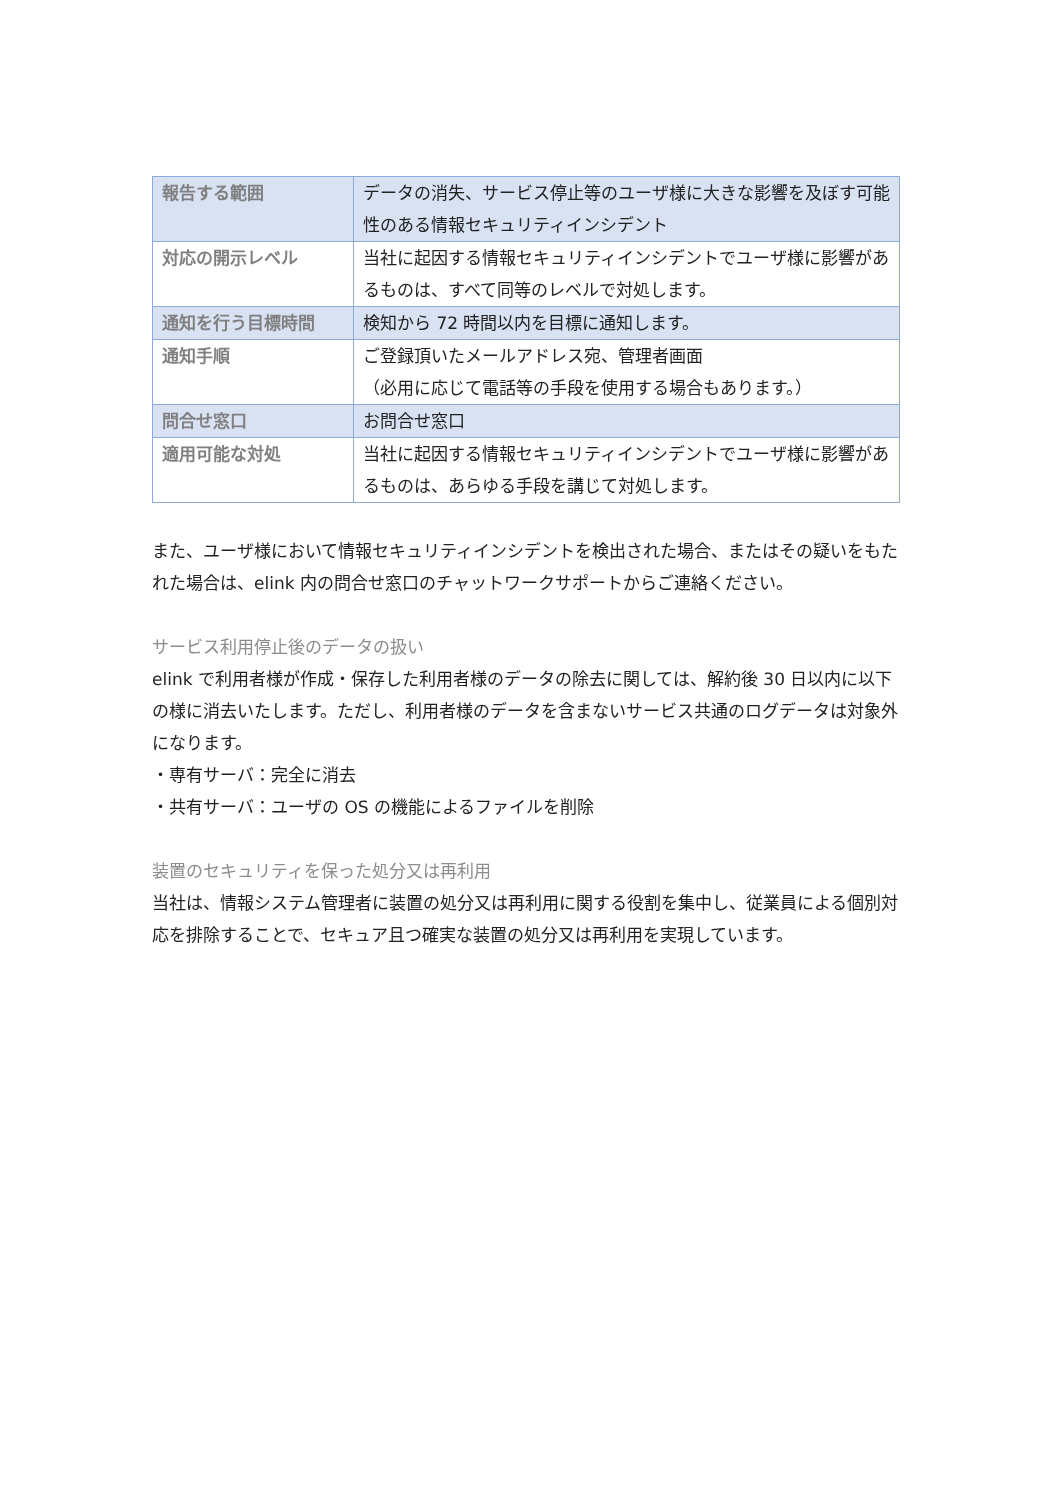| 報告する範囲 | データの消失、サービス停止等のユーザ様に大きな影響を及ぼす可能性のある情報セキュリティインシデント |
| 対応の開示レベル | 当社に起因する情報セキュリティインシデントでユーザ様に影響があるものは、すべて同等のレベルで対処します。 |
| 通知を行う目標時間 | 検知から 72 時間以内を目標に通知します。 |
| 通知手順 | ご登録頂いたメールアドレス宛、管理者画面 （必用に応じて電話等の手段を使用する場合もあります。） |
| 問合せ窓口 | お問合せ窓口 |
| 適用可能な対処 | 当社に起因する情報セキュリティインシデントでユーザ様に影響があるものは、あらゆる手段を講じて対処します。 |
また、ユーザ様において情報セキュリティインシデントを検出された場合、またはその疑いをもたれた場合は、elink 内の問合せ窓口のチャットワークサポートからご連絡ください。
サービス利用停止後のデータの扱い
elink で利用者様が作成・保存した利用者様のデータの除去に関しては、解約後 30 日以内に以下の様に消去いたします。ただし、利用者様のデータを含まないサービス共通のログデータは対象外になります。
・専有サーバ：完全に消去
・共有サーバ：ユーザの OS の機能によるファイルを削除
装置のセキュリティを保った処分又は再利用
当社は、情報システム管理者に装置の処分又は再利用に関する役割を集中し、従業員による個別対応を排除することで、セキュア且つ確実な装置の処分又は再利用を実現しています。